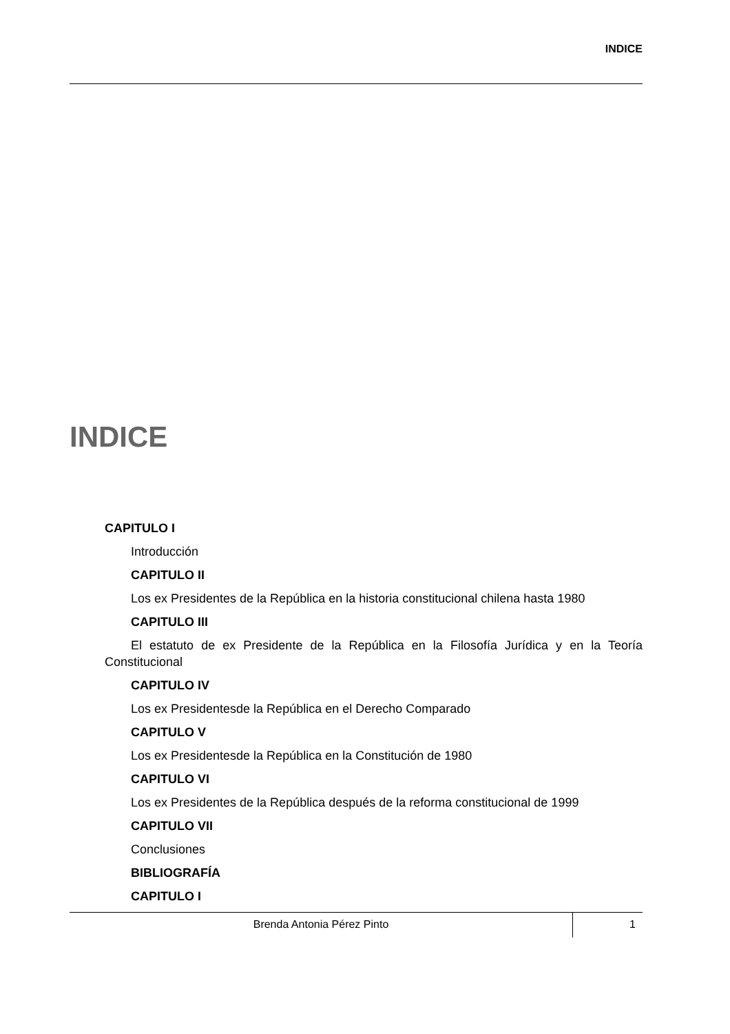INDICE
INDICE
CAPITULO I
Introducción
CAPITULO II
Los ex Presidentes de la República en la historia constitucional chilena hasta 1980
CAPITULO III
El estatuto de ex Presidente de la República en la Filosofía Jurídica y en la Teoría Constitucional
CAPITULO IV
Los ex Presidentesde la República en el Derecho Comparado
CAPITULO V
Los ex Presidentesde la República en la Constitución de 1980
CAPITULO VI
Los ex Presidentes de la República después de la reforma constitucional de 1999
CAPITULO VII
Conclusiones
BIBLIOGRAFÍA
CAPITULO I
Brenda Antonia Pérez Pinto 1